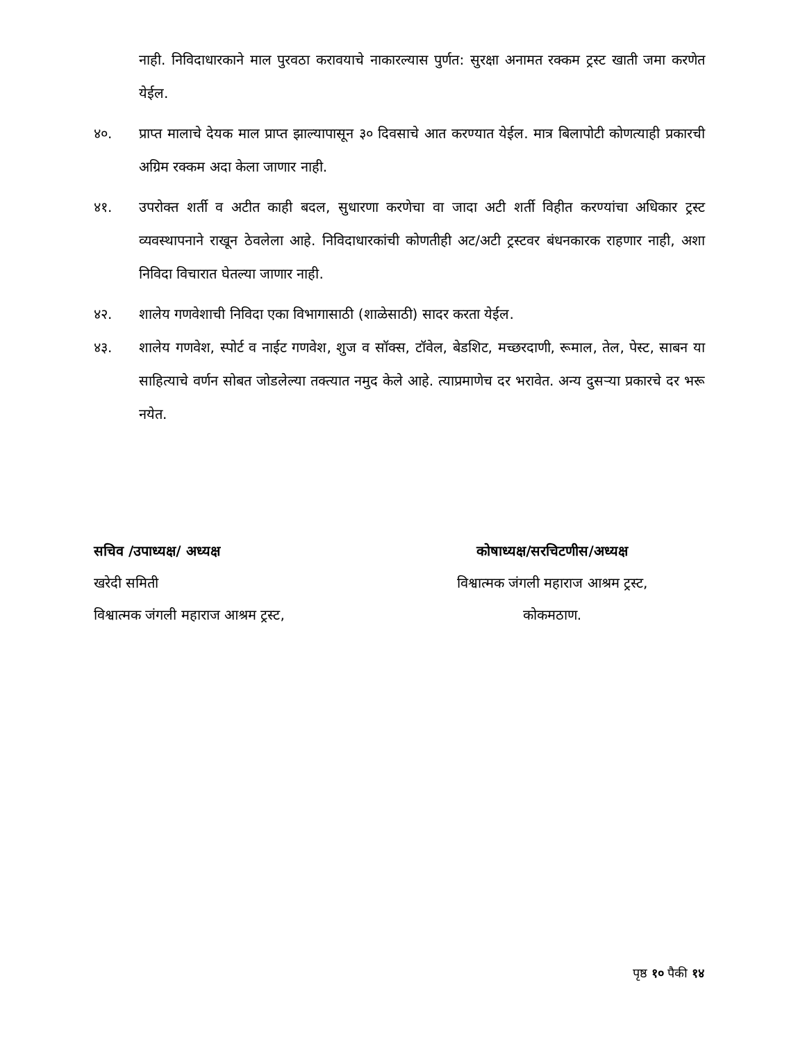नाही. निविदाधारकाने माल पुरवठा करावयाचे नाकारल्यास पुर्णत: सुरक्षा अनामत रक्कम ट्रस्ट खाती जमा करणेत येईल.
४०. प्राप्त मालाचे देयक माल प्राप्त झाल्यापासून ३० दिवसाचे आत करण्यात येईल. मात्र बिलापोटी कोणत्याही प्रकारची अग्रिम रक्कम अदा केला जाणार नाही.
४१. उपरोक्त शर्ती व अटीत काही बदल, सुधारणा करणेचा वा जादा अटी शर्ती विहीत करण्यांचा अधिकार ट्रस्ट व्यवस्थापनाने राखून ठेवलेला आहे. निविदाधारकांची कोणतीही अट/अटी ट्रस्टवर बंधनकारक राहणार नाही, अशा निविदा विचारात घेतल्या जाणार नाही.
४२. शालेय गणवेशाची निविदा एका विभागासाठी (शाळेसाठी) सादर करता येईल.
४३. शालेय गणवेश, स्पोर्ट व नाईट गणवेश, शुज व सॉक्स, टॉवेल, बेडशिट, मच्छरदाणी, रूमाल, तेल, पेस्ट, साबन या साहित्याचे वर्णन सोबत जोडलेल्या तक्त्यात नमुद केले आहे. त्याप्रमाणेच दर भरावेत. अन्य दुसऱ्या प्रकारचे दर भरू नयेत.
सचिव /उपाध्यक्ष/ अध्यक्ष
खरेदी समिती
विश्वात्मक जंगली महाराज आश्रम ट्रस्ट,
कोषाध्यक्ष/सरचिटणीस/अध्यक्ष
विश्वात्मक जंगली महाराज आश्रम ट्रस्ट,
कोकमठाण.
पृष्ठ १० पैकी १४